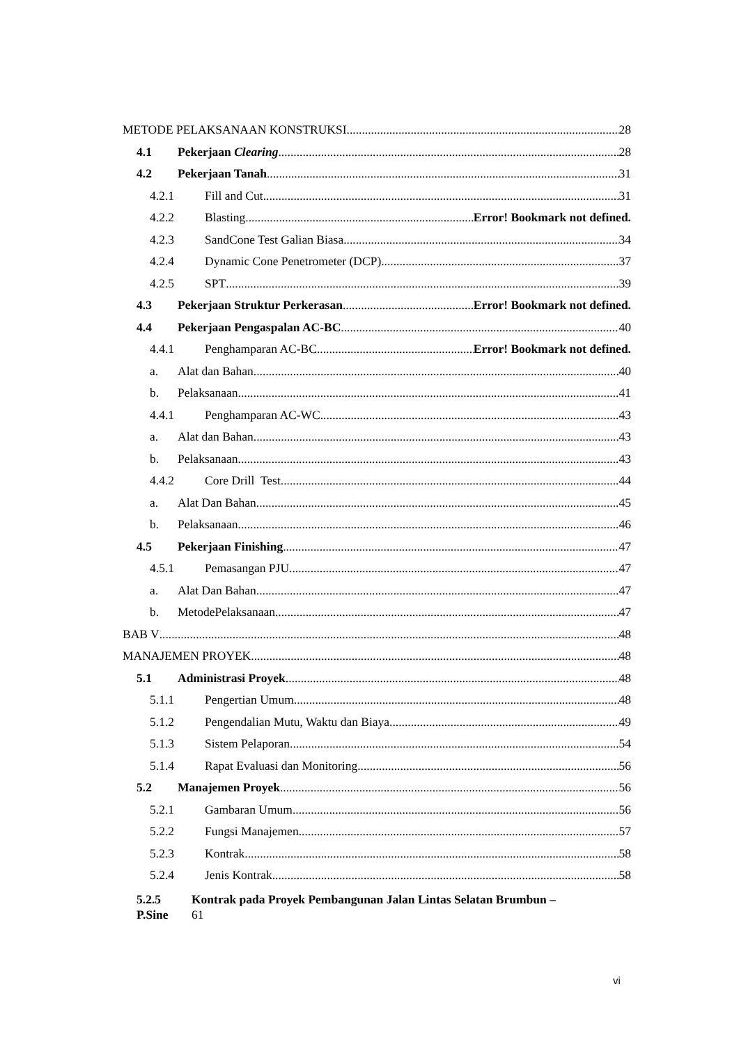METODE PELAKSANAAN KONSTRUKSI 28
4.1 Pekerjaan Clearing 28
4.2 Pekerjaan Tanah 31
4.2.1 Fill and Cut 31
4.2.2 Blasting Error! Bookmark not defined.
4.2.3 SandCone Test Galian Biasa 34
4.2.4 Dynamic Cone Penetrometer (DCP) 37
4.2.5 SPT 39
4.3 Pekerjaan Struktur Perkerasan Error! Bookmark not defined.
4.4 Pekerjaan Pengaspalan AC-BC 40
4.4.1 Penghamparan AC-BC Error! Bookmark not defined.
a. Alat dan Bahan 40
b. Pelaksanaan 41
4.4.1 Penghamparan AC-WC 43
a. Alat dan Bahan 43
b. Pelaksanaan 43
4.4.2 Core Drill Test 44
a. Alat Dan Bahan 45
b. Pelaksanaan 46
4.5 Pekerjaan Finishing 47
4.5.1 Pemasangan PJU 47
a. Alat Dan Bahan 47
b. MetodePelaksanaan 47
BAB V 48
MANAJEMEN PROYEK 48
5.1 Administrasi Proyek 48
5.1.1 Pengertian Umum 48
5.1.2 Pengendalian Mutu, Waktu dan Biaya 49
5.1.3 Sistem Pelaporan 54
5.1.4 Rapat Evaluasi dan Monitoring 56
5.2 Manajemen Proyek 56
5.2.1 Gambaran Umum 56
5.2.2 Fungsi Manajemen 57
5.2.3 Kontrak 58
5.2.4 Jenis Kontrak 58
5.2.5 Kontrak pada Proyek Pembangunan Jalan Lintas Selatan Brumbun –
P.Sine 61
vi